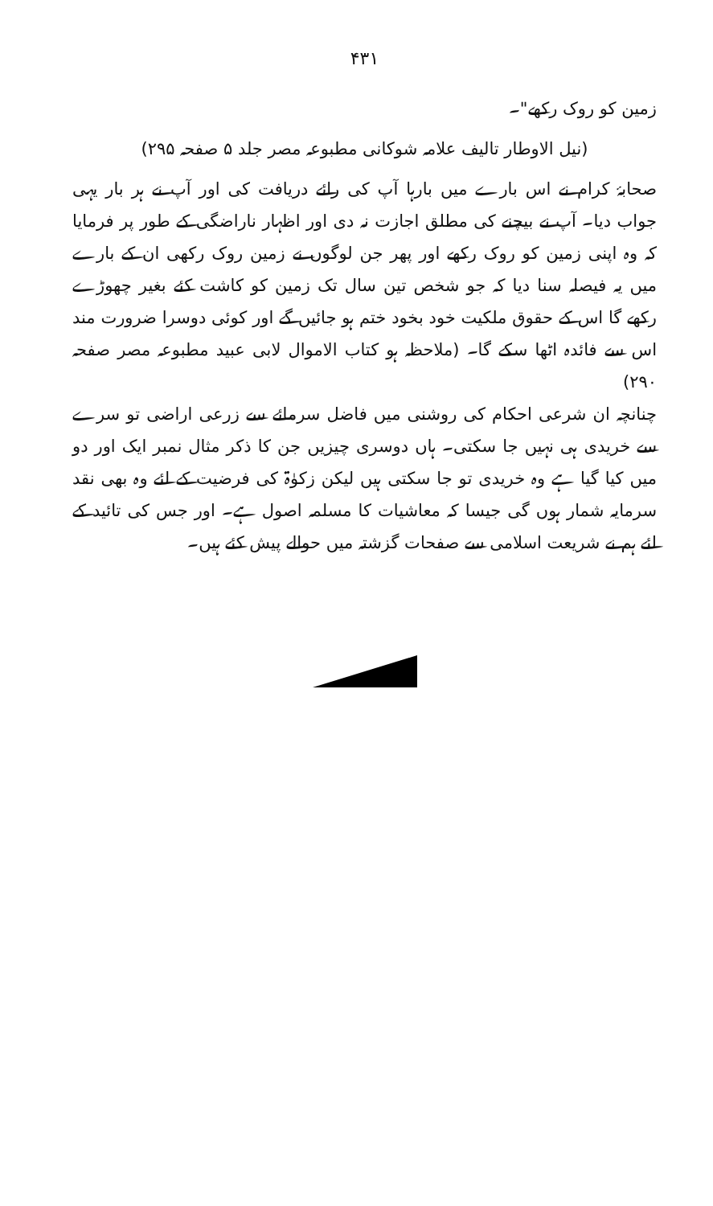۴۳۱
زمین کو روک رکھے"۔
(نیل الاوطار تالیف علامہ شوکانی مطبوعہ مصر جلد ۵ صفحہ ۲۹۵)
صحابۂ کرام نے اس بارے میں بارہا آپ کی رائے دریافت کی اور آپ نے ہر بار یہی جواب دیا۔ آپ نے بیچنے کی مطلق اجازت نہ دی اور اظہار ناراضگی کے طور پر فرمایا کہ وہ اپنی زمین کو روک رکھے اور پھر جن لوگوں نے زمین روک رکھی ان کے بارے میں یہ فیصلہ سنا دیا کہ جو شخص تین سال تک زمین کو کاشت کئے بغیر چھوڑے رکھے گا اس کے حقوق ملکیت خود بخود ختم ہو جائیں گے اور کوئی دوسرا ضرورت مند اس سے فائدہ اٹھا سکے گا۔ (ملاحظہ ہو کتاب الاموال لابی عبید مطبوعہ مصر صفحہ ۲۹۰)
چنانچہ ان شرعی احکام کی روشنی میں فاضل سرمائے سے زرعی اراضی تو سرے سے خریدی ہی نہیں جا سکتی۔ ہاں دوسری چیزیں جن کا ذکر مثال نمبر ایک اور دو میں کیا گیا ہے وہ خریدی تو جا سکتی ہیں لیکن زکوٰۃ کی فرضیت کے لئے وہ بھی نقد سرمایہ شمار ہوں گی جیسا کہ معاشیات کا مسلمہ اصول ہے۔ اور جس کی تائید کے لئے ہم نے شریعت اسلامی سے صفحات گزشتہ میں حوالے پیش کئے ہیں۔